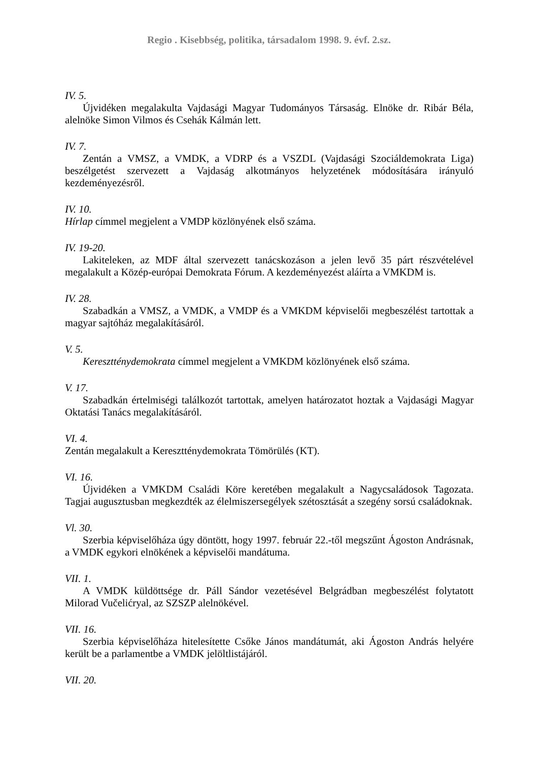Regio . Kisebbség, politika, társadalom 1998. 9. évf. 2.sz.
IV. 5.
Újvidéken megalakulta Vajdasági Magyar Tudományos Társaság. Elnöke dr. Ribár Béla, alelnöke Simon Vilmos és Csehák Kálmán lett.
IV. 7.
Zentán a VMSZ, a VMDK, a VDRP és a VSZDL (Vajdasági Szociáldemokrata Liga) beszélgetést szervezett a Vajdaság alkotmányos helyzetének módosítására irányuló kezdeményezésről.
IV. 10.
Hírlap címmel megjelent a VMDP közlönyének első száma.
IV. 19-20.
Lakiteleken, az MDF által szervezett tanácskozáson a jelen levő 35 párt részvételével megalakult a Közép-európai Demokrata Fórum. A kezdeményezést aláírta a VMKDM is.
IV. 28.
Szabadkán a VMSZ, a VMDK, a VMDP és a VMKDM képviselői megbeszélést tartottak a magyar sajtóház megalakításáról.
V. 5.
Keresztténydemokrata címmel megjelent a VMKDM közlönyének első száma.
V. 17.
Szabadkán értelmiségi találkozót tartottak, amelyen határozatot hoztak a Vajdasági Magyar Oktatási Tanács megalakításáról.
VI. 4.
Zentán megalakult a Keresztténydemokrata Tömörülés (KT).
VI. 16.
Újvidéken a VMKDM Családi Köre keretében megalakult a Nagycsaládosok Tagozata. Tagjai augusztusban megkezdték az élelmiszersegélyek szétosztását a szegény sorsú családoknak.
Vl. 30.
Szerbia képviselőháza úgy döntött, hogy 1997. február 22.-től megszűnt Ágoston Andrásnak, a VMDK egykori elnökének a képviselői mandátuma.
VII. 1.
A VMDK küldöttsége dr. Páll Sándor vezetésével Belgrádban megbeszélést folytatott Milorad Vučelićryal, az SZSZP alelnökével.
VII. 16.
Szerbia képviselőháza hitelesítette Csőke János mandátumát, aki Ágoston András helyére került be a parlamentbe a VMDK jelöltlistájáról.
VII. 20.